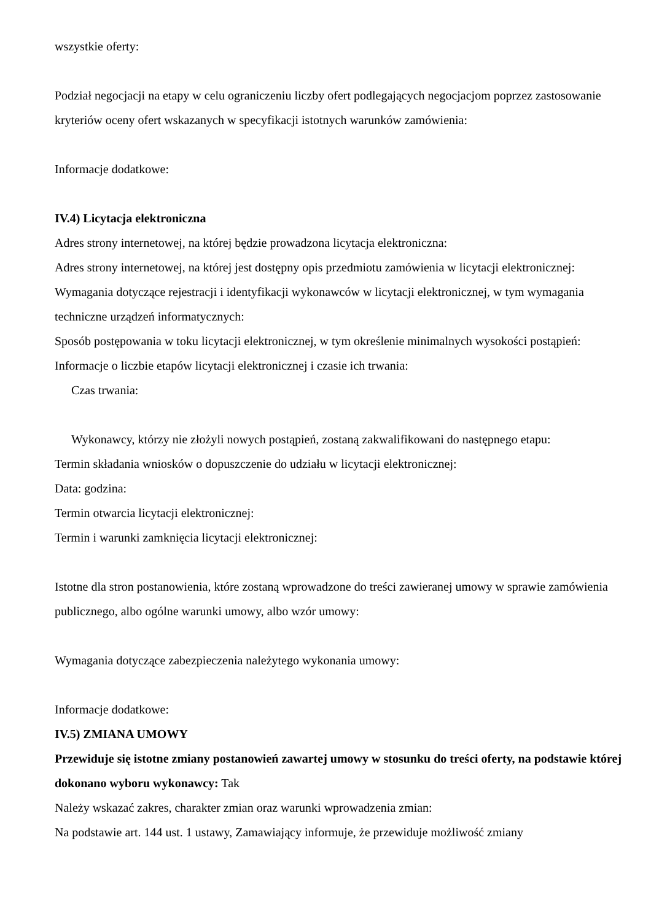wszystkie oferty:
Podział negocjacji na etapy w celu ograniczeniu liczby ofert podlegających negocjacjom poprzez zastosowanie kryteriów oceny ofert wskazanych w specyfikacji istotnych warunków zamówienia:
Informacje dodatkowe:
IV.4) Licytacja elektroniczna
Adres strony internetowej, na której będzie prowadzona licytacja elektroniczna:
Adres strony internetowej, na której jest dostępny opis przedmiotu zamówienia w licytacji elektronicznej:
Wymagania dotyczące rejestracji i identyfikacji wykonawców w licytacji elektronicznej, w tym wymagania techniczne urządzeń informatycznych:
Sposób postępowania w toku licytacji elektronicznej, w tym określenie minimalnych wysokości postąpień:
Informacje o liczbie etapów licytacji elektronicznej i czasie ich trwania:
Czas trwania:
Wykonawcy, którzy nie złożyli nowych postąpień, zostaną zakwalifikowani do następnego etapu:
Termin składania wniosków o dopuszczenie do udziału w licytacji elektronicznej:
Data: godzina:
Termin otwarcia licytacji elektronicznej:
Termin i warunki zamknięcia licytacji elektronicznej:
Istotne dla stron postanowienia, które zostaną wprowadzone do treści zawieranej umowy w sprawie zamówienia publicznego, albo ogólne warunki umowy, albo wzór umowy:
Wymagania dotyczące zabezpieczenia należytego wykonania umowy:
Informacje dodatkowe:
IV.5) ZMIANA UMOWY
Przewiduje się istotne zmiany postanowień zawartej umowy w stosunku do treści oferty, na podstawie której dokonano wyboru wykonawcy: Tak
Należy wskazać zakres, charakter zmian oraz warunki wprowadzenia zmian:
Na podstawie art. 144 ust. 1 ustawy, Zamawiający informuje, że przewiduje możliwość zmiany